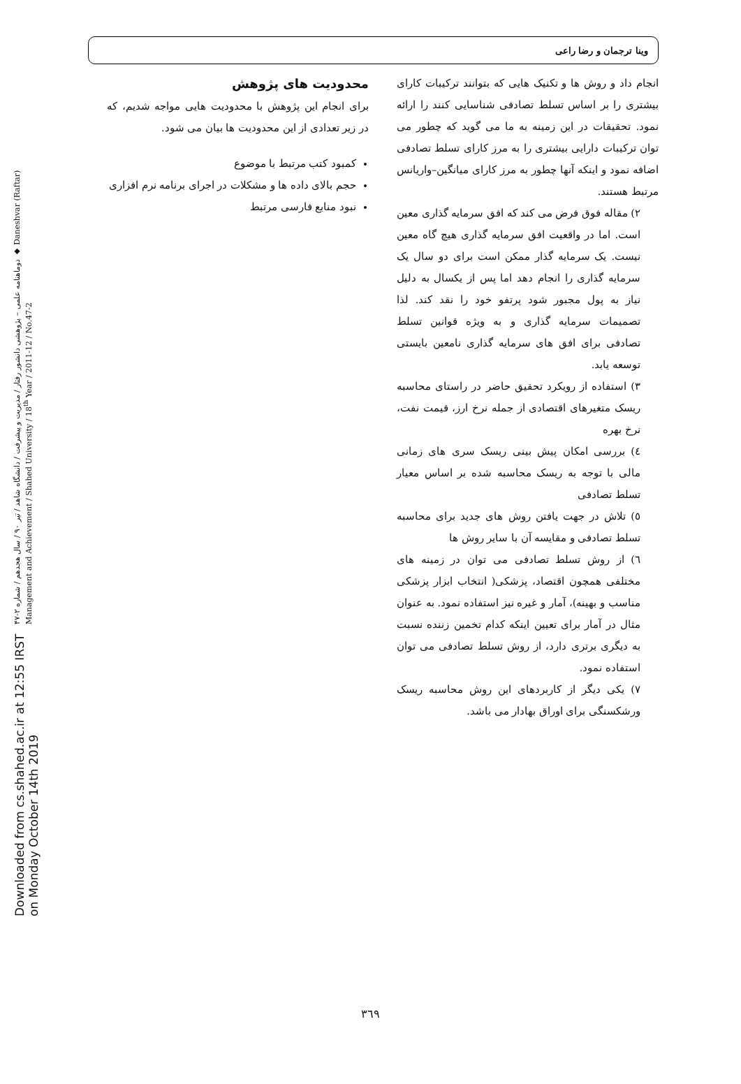Downloaded from cs.shahed.ac.ir at 12:55 IRST on Monday October 14th 2019
دوماهنامه علمی – پژوهشی دانشور رفتار / مدیریت و پیشرفت / دانشگاه شاهد / تیر ۹۰ / سال هجدهم / شماره ۲-۴۷ ◆ Daneshvar (Raftar) Management and Achievement / Shahed University / 18<sup>th</sup> Year / 2011-12 / No.47-2
وینا ترجمان و رضا راعی
انجام داد و روش ها و تکنیک هایی که بتوانند ترکیبات کارای بیشتری را بر اساس تسلط تصادفی شناسایی کنند را ارائه نمود. تحقیقات در این زمینه به ما می گوید که چطور می توان ترکیبات دارایی بیشتری را به مرز کارای تسلط تصادفی اضافه نمود و اینکه آنها چطور به مرز کارای میانگین–واریانس مرتبط هستند.
٢) مقاله فوق فرض می کند که افق سرمایه گذاری معین است. اما در واقعیت افق سرمایه گذاری هیچ گاه معین نیست. یک سرمایه گذار ممکن است برای دو سال یک سرمایه گذاری را انجام دهد اما پس از یکسال به دلیل نیاز به پول مجبور شود پرتفو خود را نقد کند. لذا تصمیمات سرمایه گذاری و به ویژه قوانین تسلط تصادفی برای افق های سرمایه گذاری نامعین بایستی توسعه یابد.
٣) استفاده از رویکرد تحقیق حاضر در راستای محاسبه ریسک متغیرهای اقتصادی از جمله نرخ ارز، قیمت نفت، نرخ بهره
٤) بررسی امکان پیش بینی ریسک سری های زمانی مالی با توجه به ریسک محاسبه شده بر اساس معیار تسلط تصادفی
٥) تلاش در جهت یافتن روش های جدید برای محاسبه تسلط تصادفی و مقایسه آن با سایر روش ها
٦) از روش تسلط تصادفی می توان در زمینه های مختلفی همچون اقتصاد، پزشکی( انتخاب ابزار پزشکی مناسب و بهینه)، آمار و غیره نیز استفاده نمود. به عنوان مثال در آمار برای تعیین اینکه کدام تخمین زننده نسبت به دیگری برتری دارد، از روش تسلط تصادفی می توان استفاده نمود.
٧) یکی دیگر از کاربردهای این روش محاسبه ریسک ورشکسنگی برای اوراق بهادار می باشد.
محدودیت های پژوهش
برای انجام این پژوهش با محدودیت هایی مواجه شدیم، که در زیر تعدادی از این محدودیت ها بیان می شود.
کمبود کتب مرتبط با موضوع
حجم بالای داده ها و مشکلات در اجرای برنامه نرم افزاری
نبود منابع فارسی مرتبط
٣٦٩